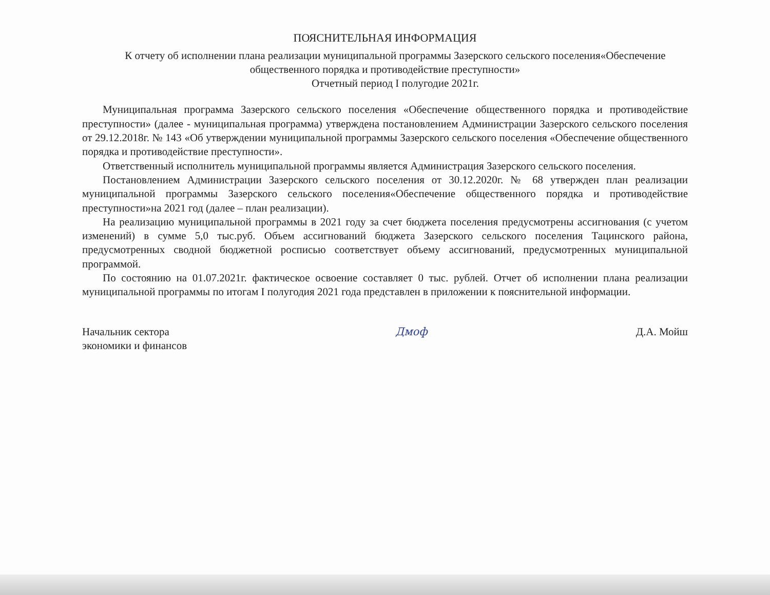ПОЯСНИТЕЛЬНАЯ ИНФОРМАЦИЯ
К отчету об исполнении плана реализации муниципальной программы Зазерского сельского поселения«Обеспечение общественного порядка и противодействие преступности»
Отчетный период I полугодие 2021г.
Муниципальная программа Зазерского сельского поселения «Обеспечение общественного порядка и противодействие преступности» (далее - муниципальная программа) утверждена постановлением Администрации Зазерского сельского поселения от 29.12.2018г. № 143 «Об утверждении муниципальной программы Зазерского сельского поселения «Обеспечение общественного порядка и противодействие преступности».
Ответственный исполнитель муниципальной программы является Администрация Зазерского сельского поселения.
Постановлением Администрации Зазерского сельского поселения от 30.12.2020г. № 68 утвержден план реализации муниципальной программы Зазерского сельского поселения«Обеспечение общественного порядка и противодействие преступности»на 2021 год (далее – план реализации).
На реализацию муниципальной программы в 2021 году за счет бюджета поселения предусмотрены ассигнования (с учетом изменений) в сумме 5,0 тыс.руб. Объем ассигнований бюджета Зазерского сельского поселения Тацинского района, предусмотренных сводной бюджетной росписью соответствует объему ассигнований, предусмотренных муниципальной программой.
По состоянию на 01.07.2021г. фактическое освоение составляет 0 тыс. рублей. Отчет об исполнении плана реализации муниципальной программы по итогам I полугодия 2021 года представлен в приложении к пояснительной информации.
Начальник сектора
экономики и финансов
Дмоф Д.А. Мойш